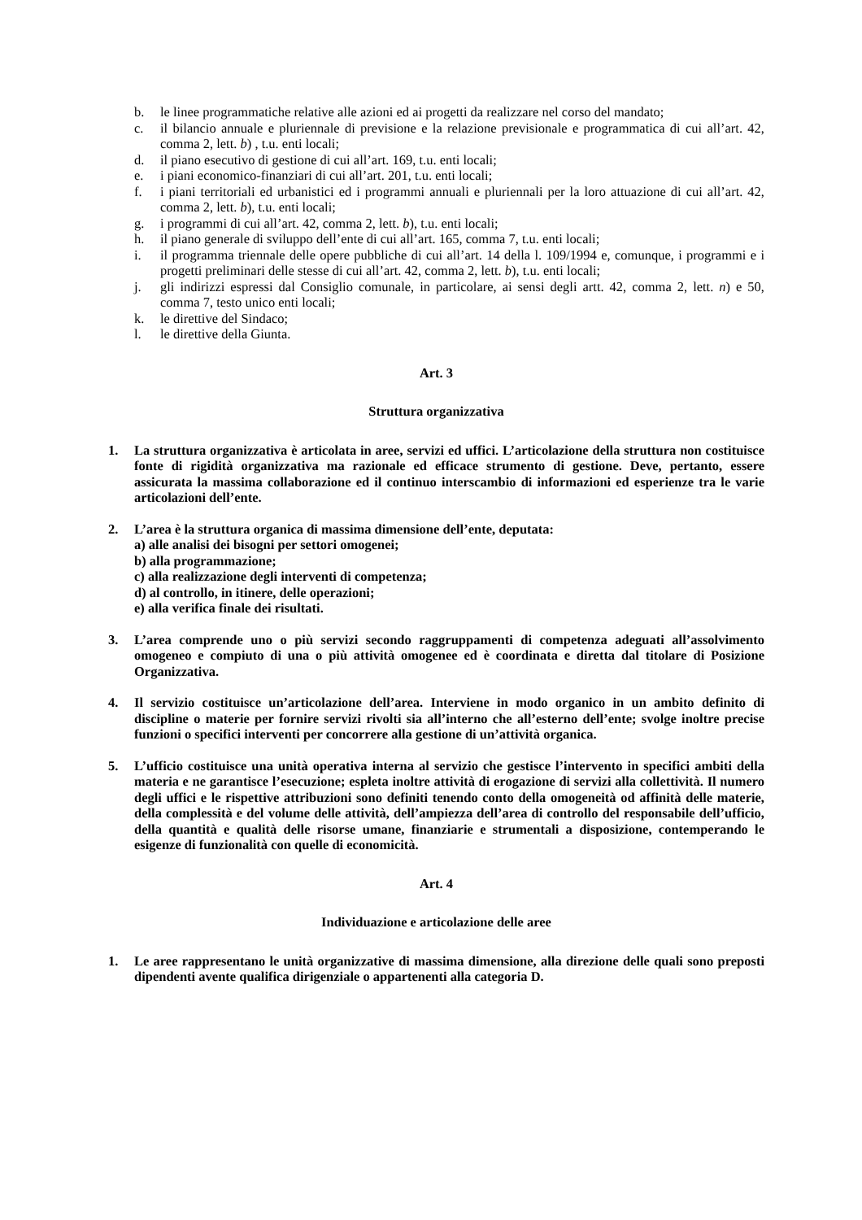b. le linee programmatiche relative alle azioni ed ai progetti da realizzare nel corso del mandato;
c. il bilancio annuale e pluriennale di previsione e la relazione previsionale e programmatica di cui all’art. 42, comma 2, lett. b) , t.u. enti locali;
d. il piano esecutivo di gestione di cui all’art. 169, t.u. enti locali;
e. i piani economico-finanziari di cui all’art. 201, t.u. enti locali;
f. i piani territoriali ed urbanistici ed i programmi annuali e pluriennali per la loro attuazione di cui all’art. 42, comma 2, lett. b), t.u. enti locali;
g. i programmi di cui all’art. 42, comma 2, lett. b), t.u. enti locali;
h. il piano generale di sviluppo dell’ente di cui all’art. 165, comma 7, t.u. enti locali;
i. il programma triennale delle opere pubbliche di cui all’art. 14 della l. 109/1994 e, comunque, i programmi e i progetti preliminari delle stesse di cui all’art. 42, comma 2, lett. b), t.u. enti locali;
j. gli indirizzi espressi dal Consiglio comunale, in particolare, ai sensi degli artt. 42, comma 2, lett. n) e 50, comma 7, testo unico enti locali;
k. le direttive del Sindaco;
l. le direttive della Giunta.
Art. 3
Struttura organizzativa
1. La struttura organizzativa è articolata in aree, servizi ed uffici. L’articolazione della struttura non costituisce fonte di rigidità organizzativa ma razionale ed efficace strumento di gestione. Deve, pertanto, essere assicurata la massima collaborazione ed il continuo interscambio di informazioni ed esperienze tra le varie articolazioni dell’ente.
2. L’area è la struttura organica di massima dimensione dell’ente, deputata:
a) alle analisi dei bisogni per settori omogenei;
b) alla programmazione;
c) alla realizzazione degli interventi di competenza;
d) al controllo, in itinere, delle operazioni;
e) alla verifica finale dei risultati.
3. L’area comprende uno o più servizi secondo raggruppamenti di competenza adeguati all’assolvimento omogeneo e compiuto di una o più attività omogenee ed è coordinata e diretta dal titolare di Posizione Organizzativa.
4. Il servizio costituisce un’articolazione dell’area. Interviene in modo organico in un ambito definito di discipline o materie per fornire servizi rivolti sia all’interno che all’esterno dell’ente; svolge inoltre precise funzioni o specifici interventi per concorrere alla gestione di un’attività organica.
5. L’ufficio costituisce una unità operativa interna al servizio che gestisce l’intervento in specifici ambiti della materia e ne garantisce l’esecuzione; espleta inoltre attività di erogazione di servizi alla collettività. Il numero degli uffici e le rispettive attribuzioni sono definiti tenendo conto della omogeneità od affinità delle materie, della complessità e del volume delle attività, dell’ampiezza dell’area di controllo del responsabile dell’ufficio, della quantità e qualità delle risorse umane, finanziarie e strumentali a disposizione, contemperando le esigenze di funzionalità con quelle di economicità.
Art. 4
Individuazione e articolazione delle aree
1. Le aree rappresentano le unità organizzative di massima dimensione, alla direzione delle quali sono preposti dipendenti avente qualifica dirigenziale o appartenenti alla categoria D.